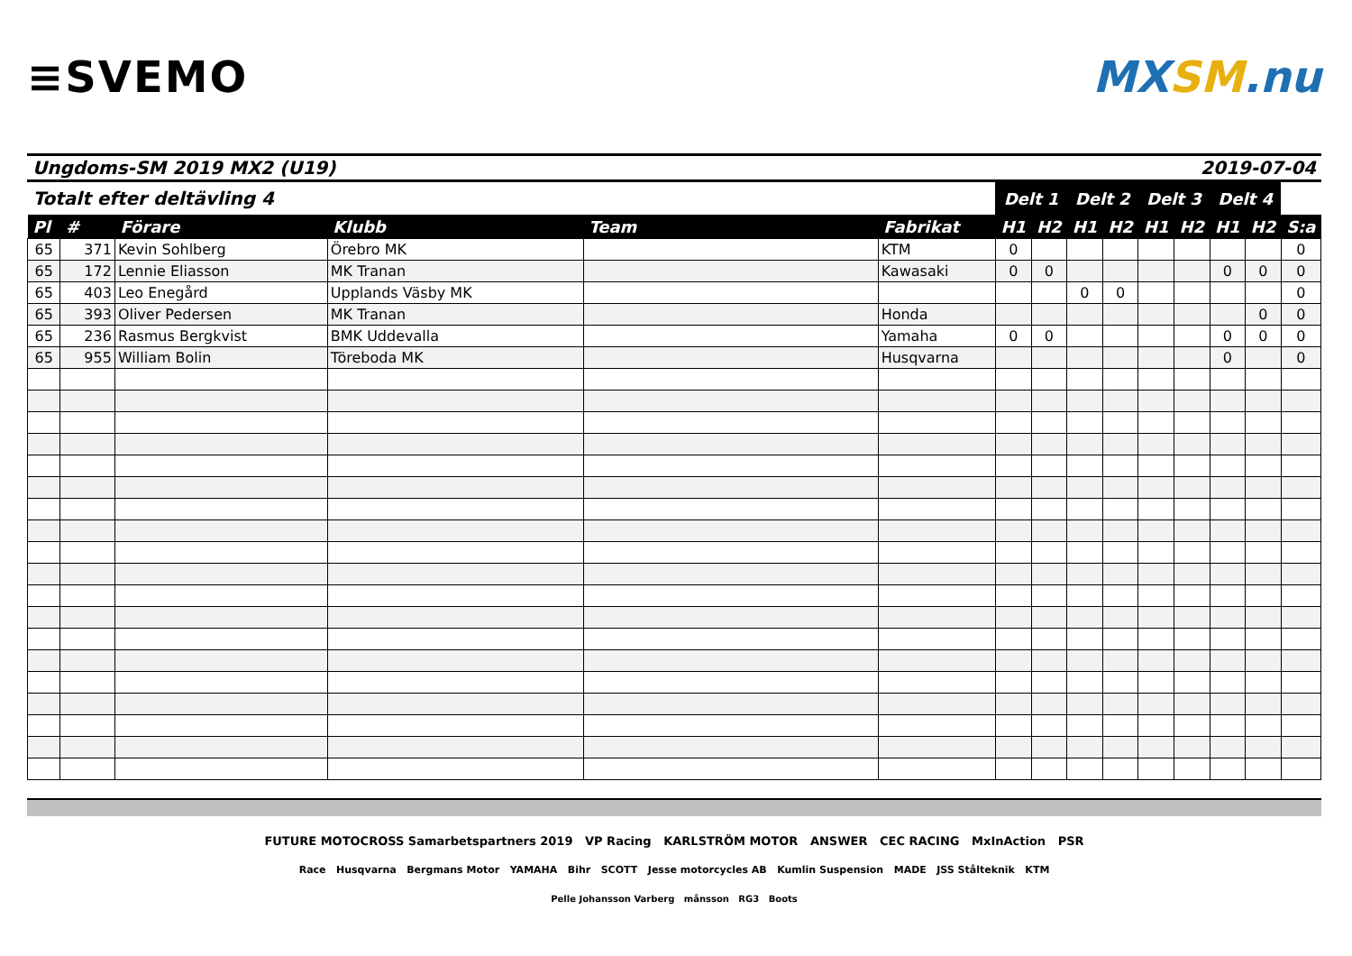≡SVEMO MXSM.nu
Ungdoms-SM 2019 MX2 (U19) 2019-07-04
| Totalt efter deltävling 4 | | | | | | Delt 1 | | Delt 2 | | Delt 3 | | Delt 4 | | |
| --- | --- | --- | --- | --- | --- | --- | --- | --- | --- | --- | --- | --- | --- | --- |
| Pl | # | Förare | Klubb | Team | Fabrikat | H1 | H2 | H1 | H2 | H1 | H2 | H1 | H2 | S:a |
| 65 | 371 | Kevin Sohlberg | Örebro MK | | KTM | 0 | | | | | | | | 0 |
| 65 | 172 | Lennie Eliasson | MK Tranan | | Kawasaki | 0 | 0 | | | | | 0 | 0 | 0 |
| 65 | 403 | Leo Enegård | Upplands Väsby MK | | | | | 0 | 0 | | | | | 0 |
| 65 | 393 | Oliver Pedersen | MK Tranan | | Honda | | | | | | | | 0 | 0 |
| 65 | 236 | Rasmus Bergkvist | BMK Uddevalla | | Yamaha | 0 | 0 | | | | | 0 | 0 | 0 |
| 65 | 955 | William Bolin | Töreboda MK | | Husqvarna | | | | | | | 0 | | 0 |
FUTURE MOTOCROSS Samarbetspartners 2019 VP Racing KARLSTRÖM MOTOR ANSWER CEC RACING MxInAction PSR
Race Husqvarna Bergmans Motor YAMAHA Bihr SCOTT Jesse motorcycles AB Kumlin Suspension MADE JSS Stålteknik KTM
Pelle Johansson Varberg månsson RG3 Boots